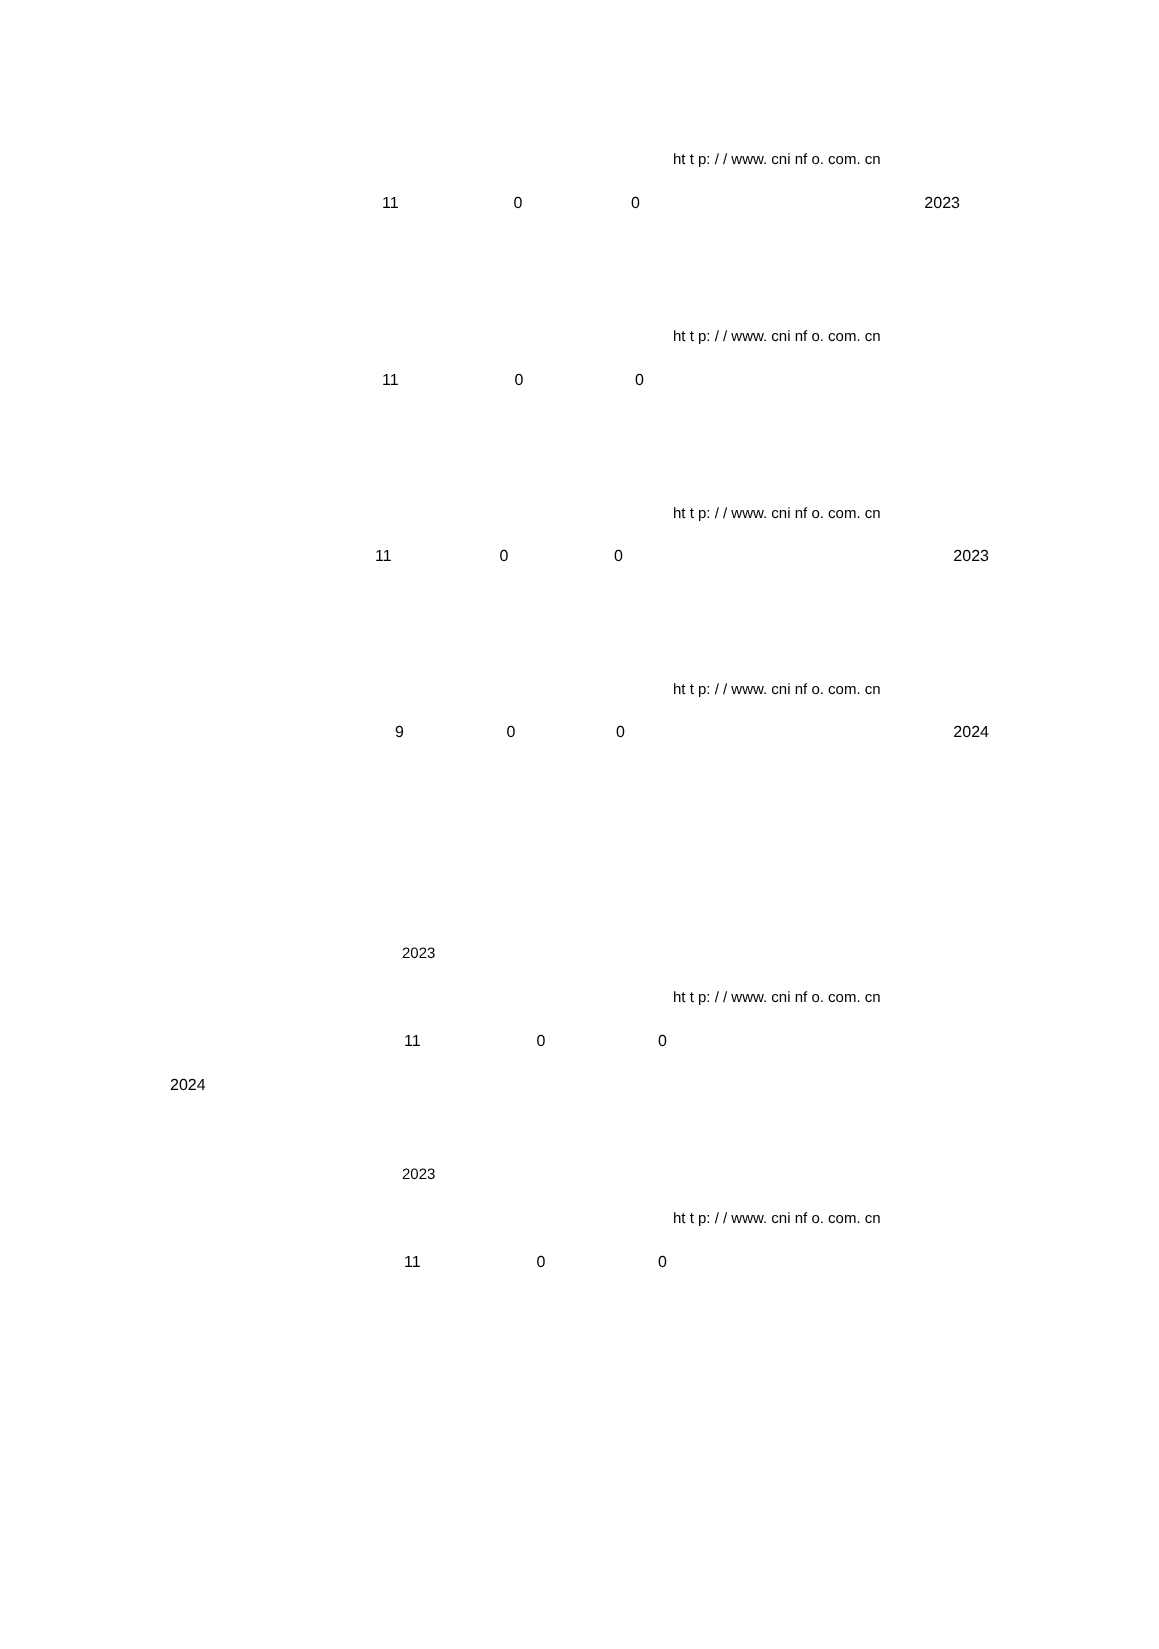ht t p: / / www. cni nf o. com. cn
11 0 0 2023
ht t p: / / www. cni nf o. com. cn
11 0 0
ht t p: / / www. cni nf o. com. cn
11 0 0 2023
ht t p: / / www. cni nf o. com. cn
9 0 0 2024
2023
ht t p: / / www. cni nf o. com. cn
11 0 0
2024
2023
ht t p: / / www. cni nf o. com. cn
11 0 0